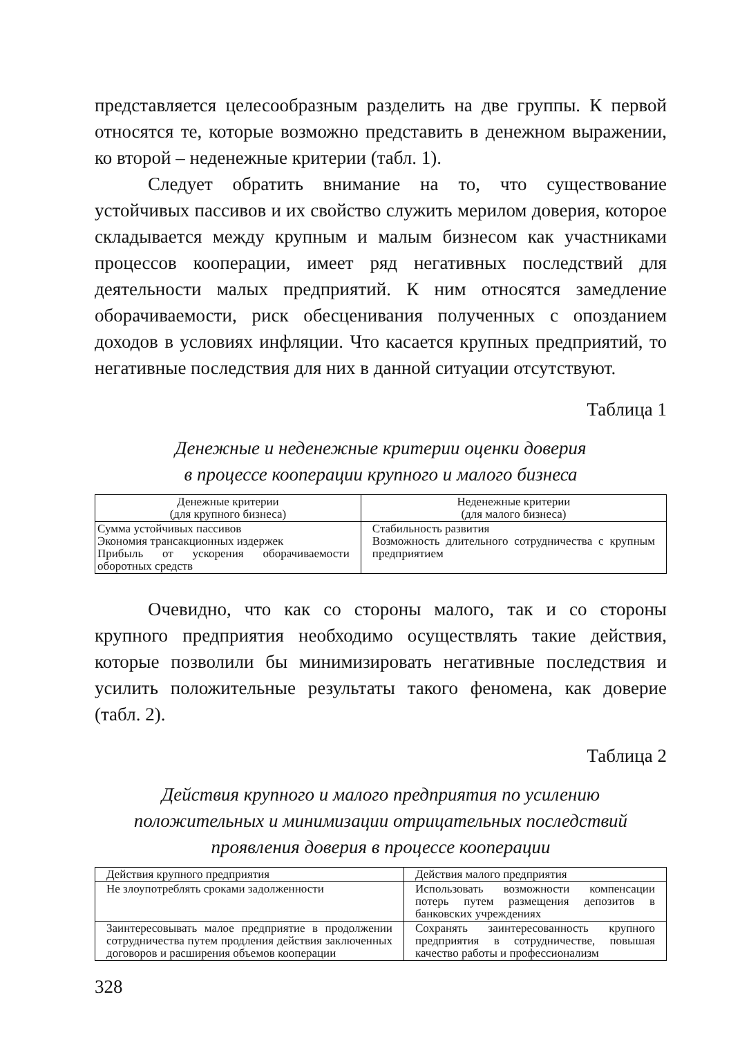представляется целесообразным разделить на две группы. К первой относятся те, которые возможно представить в денежном выражении, ко второй – неденежные критерии (табл. 1).
Следует обратить внимание на то, что существование устойчивых пассивов и их свойство служить мерилом доверия, которое складывается между крупным и малым бизнесом как участниками процессов кооперации, имеет ряд негативных последствий для деятельности малых предприятий. К ним относятся замедление оборачиваемости, риск обесценивания полученных с опозданием доходов в условиях инфляции. Что касается крупных предприятий, то негативные последствия для них в данной ситуации отсутствуют.
Таблица 1
Денежные и неденежные критерии оценки доверия
в процессе кооперации крупного и малого бизнеса
| Денежные критерии (для крупного бизнеса) | Неденежные критерии (для малого бизнеса) |
| Сумма устойчивых пассивов Экономия трансакционных издержек Прибыль от ускорения оборачиваемости оборотных средств | Стабильность развития Возможность длительного сотрудничества с крупным предприятием |
Очевидно, что как со стороны малого, так и со стороны крупного предприятия необходимо осуществлять такие действия, которые позволили бы минимизировать негативные последствия и усилить положительные результаты такого феномена, как доверие (табл. 2).
Таблица 2
Действия крупного и малого предприятия по усилению
положительных и минимизации отрицательных последствий
проявления доверия в процессе кооперации
| Действия крупного предприятия | Действия малого предприятия |
| Не злоупотреблять сроками задолженности | Использовать возможности компенсации потерь путем размещения депозитов в банковских учреждениях |
| Заинтересовывать малое предприятие в продолжении сотрудничества путем продления действия заключенных договоров и расширения объемов кооперации | Сохранять заинтересованность крупного предприятия в сотрудничестве, повышая качество работы и профессионализм |
328